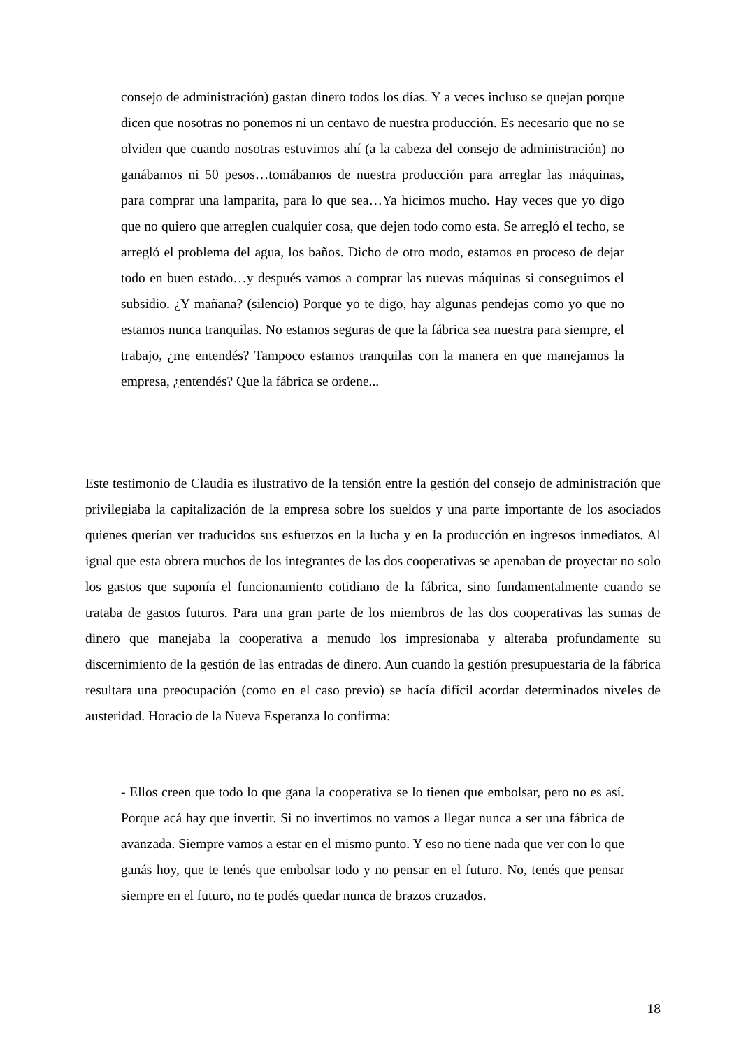consejo de administración) gastan dinero todos los días. Y a veces incluso se quejan porque dicen que nosotras no ponemos ni un centavo de nuestra producción. Es necesario que no se olviden que cuando nosotras estuvimos ahí (a la cabeza del consejo de administración) no ganábamos ni 50 pesos…tomábamos de nuestra producción para arreglar las máquinas, para comprar una lamparita, para lo que sea…Ya hicimos mucho. Hay veces que yo digo que no quiero que arreglen cualquier cosa, que dejen todo como esta. Se arregló el techo, se arregló el problema del agua, los baños. Dicho de otro modo, estamos en proceso de dejar todo en buen estado…y después vamos a comprar las nuevas máquinas si conseguimos el subsidio. ¿Y mañana? (silencio) Porque yo te digo, hay algunas pendejas como yo que no estamos nunca tranquilas. No estamos seguras de que la fábrica sea nuestra para siempre, el trabajo, ¿me entendés? Tampoco estamos tranquilas con la manera en que manejamos la empresa, ¿entendés? Que la fábrica se ordene...
Este testimonio de Claudia es ilustrativo de la tensión entre la gestión del consejo de administración que privilegiaba la capitalización de la empresa sobre los sueldos y una parte importante de los asociados quienes querían ver traducidos sus esfuerzos en la lucha y en la producción en ingresos inmediatos. Al igual que esta obrera muchos de los integrantes de las dos cooperativas se apenaban de proyectar no solo los gastos que suponía el funcionamiento cotidiano de la fábrica, sino fundamentalmente cuando se trataba de gastos futuros. Para una gran parte de los miembros de las dos cooperativas las sumas de dinero que manejaba la cooperativa a menudo los impresionaba y alteraba profundamente su discernimiento de la gestión de las entradas de dinero. Aun cuando la gestión presupuestaria de la fábrica resultara una preocupación (como en el caso previo) se hacía difícil acordar determinados niveles de austeridad. Horacio de la Nueva Esperanza lo confirma:
- Ellos creen que todo lo que gana la cooperativa se lo tienen que embolsar, pero no es así. Porque acá hay que invertir. Si no invertimos no vamos a llegar nunca a ser una fábrica de avanzada. Siempre vamos a estar en el mismo punto. Y eso no tiene nada que ver con lo que ganás hoy, que te tenés que embolsar todo y no pensar en el futuro. No, tenés que pensar siempre en el futuro, no te podés quedar nunca de brazos cruzados.
18